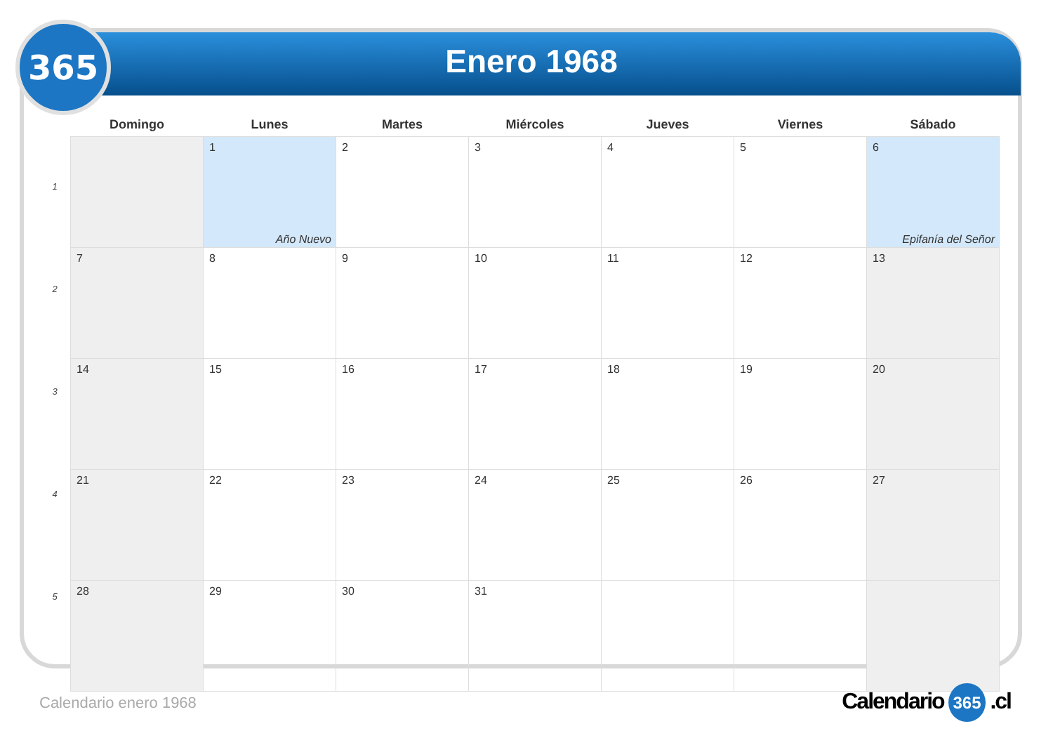365
Enero 1968
1
2
3
4
5
| Domingo | Lunes | Martes | Miércoles | Jueves | Viernes | Sábado |
| --- | --- | --- | --- | --- | --- | --- |
| | 1 Año Nuevo | 2 | 3 | 4 | 5 | 6 Epifanía del Señor |
| 7 | 8 | 9 | 10 | 11 | 12 | 13 |
| 14 | 15 | 16 | 17 | 18 | 19 | 20 |
| 21 | 22 | 23 | 24 | 25 | 26 | 27 |
| 28 | 29 | 30 | 31 | | | |
Calendario enero 1968 Calendario 365 .cl